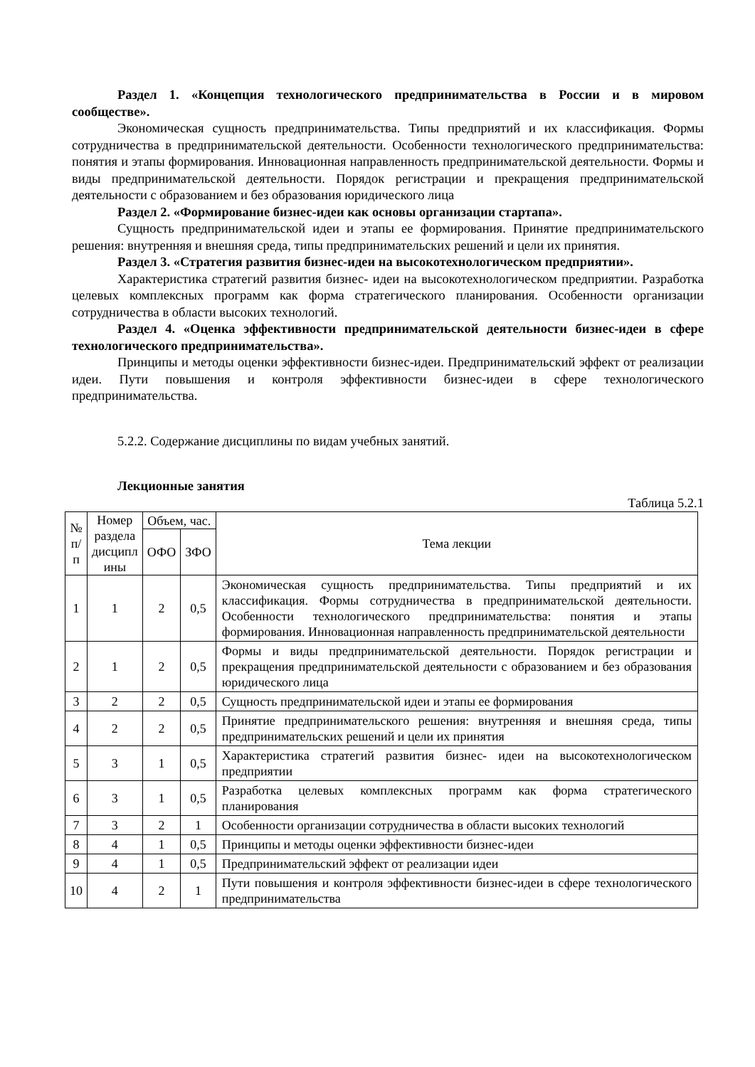Раздел 1. «Концепция технологического предпринимательства в России и в мировом сообществе».
Экономическая сущность предпринимательства. Типы предприятий и их классификация. Формы сотрудничества в предпринимательской деятельности. Особенности технологического предпринимательства: понятия и этапы формирования. Инновационная направленность предпринимательской деятельности. Формы и виды предпринимательской деятельности. Порядок регистрации и прекращения предпринимательской деятельности с образованием и без образования юридического лица
Раздел 2. «Формирование бизнес-идеи как основы организации стартапа».
Сущность предпринимательской идеи и этапы ее формирования. Принятие предпринимательского решения: внутренняя и внешняя среда, типы предпринимательских решений и цели их принятия.
Раздел 3. «Стратегия развития бизнес-идеи на высокотехнологическом предприятии».
Характеристика стратегий развития бизнес- идеи на высокотехнологическом предприятии. Разработка целевых комплексных программ как форма стратегического планирования. Особенности организации сотрудничества в области высоких технологий.
Раздел 4. «Оценка эффективности предпринимательской деятельности бизнес-идеи в сфере технологического предпринимательства».
Принципы и методы оценки эффективности бизнес-идеи. Предпринимательский эффект от реализации идеи. Пути повышения и контроля эффективности бизнес-идеи в сфере технологического предпринимательства.
5.2.2. Содержание дисциплины по видам учебных занятий.
Лекционные занятия
Таблица 5.2.1
| № п/ п | Номер раздела дисципл ины | Объем, час. | | Тема лекции |
| --- | --- | --- | --- | --- |
| | | ОФО | ЗФО | |
| 1 | 1 | 2 | 0,5 | Экономическая сущность предпринимательства. Типы предприятий и их классификация. Формы сотрудничества в предпринимательской деятельности. Особенности технологического предпринимательства: понятия и этапы формирования. Инновационная направленность предпринимательской деятельности |
| 2 | 1 | 2 | 0,5 | Формы и виды предпринимательской деятельности. Порядок регистрации и прекращения предпринимательской деятельности с образованием и без образования юридического лица |
| 3 | 2 | 2 | 0,5 | Сущность предпринимательской идеи и этапы ее формирования |
| 4 | 2 | 2 | 0,5 | Принятие предпринимательского решения: внутренняя и внешняя среда, типы предпринимательских решений и цели их принятия |
| 5 | 3 | 1 | 0,5 | Характеристика стратегий развития бизнес- идеи на высокотехнологическом предприятии |
| 6 | 3 | 1 | 0,5 | Разработка целевых комплексных программ как форма стратегического планирования |
| 7 | 3 | 2 | 1 | Особенности организации сотрудничества в области высоких технологий |
| 8 | 4 | 1 | 0,5 | Принципы и методы оценки эффективности бизнес-идеи |
| 9 | 4 | 1 | 0,5 | Предпринимательский эффект от реализации идеи |
| 10 | 4 | 2 | 1 | Пути повышения и контроля эффективности бизнес-идеи в сфере технологического предпринимательства |